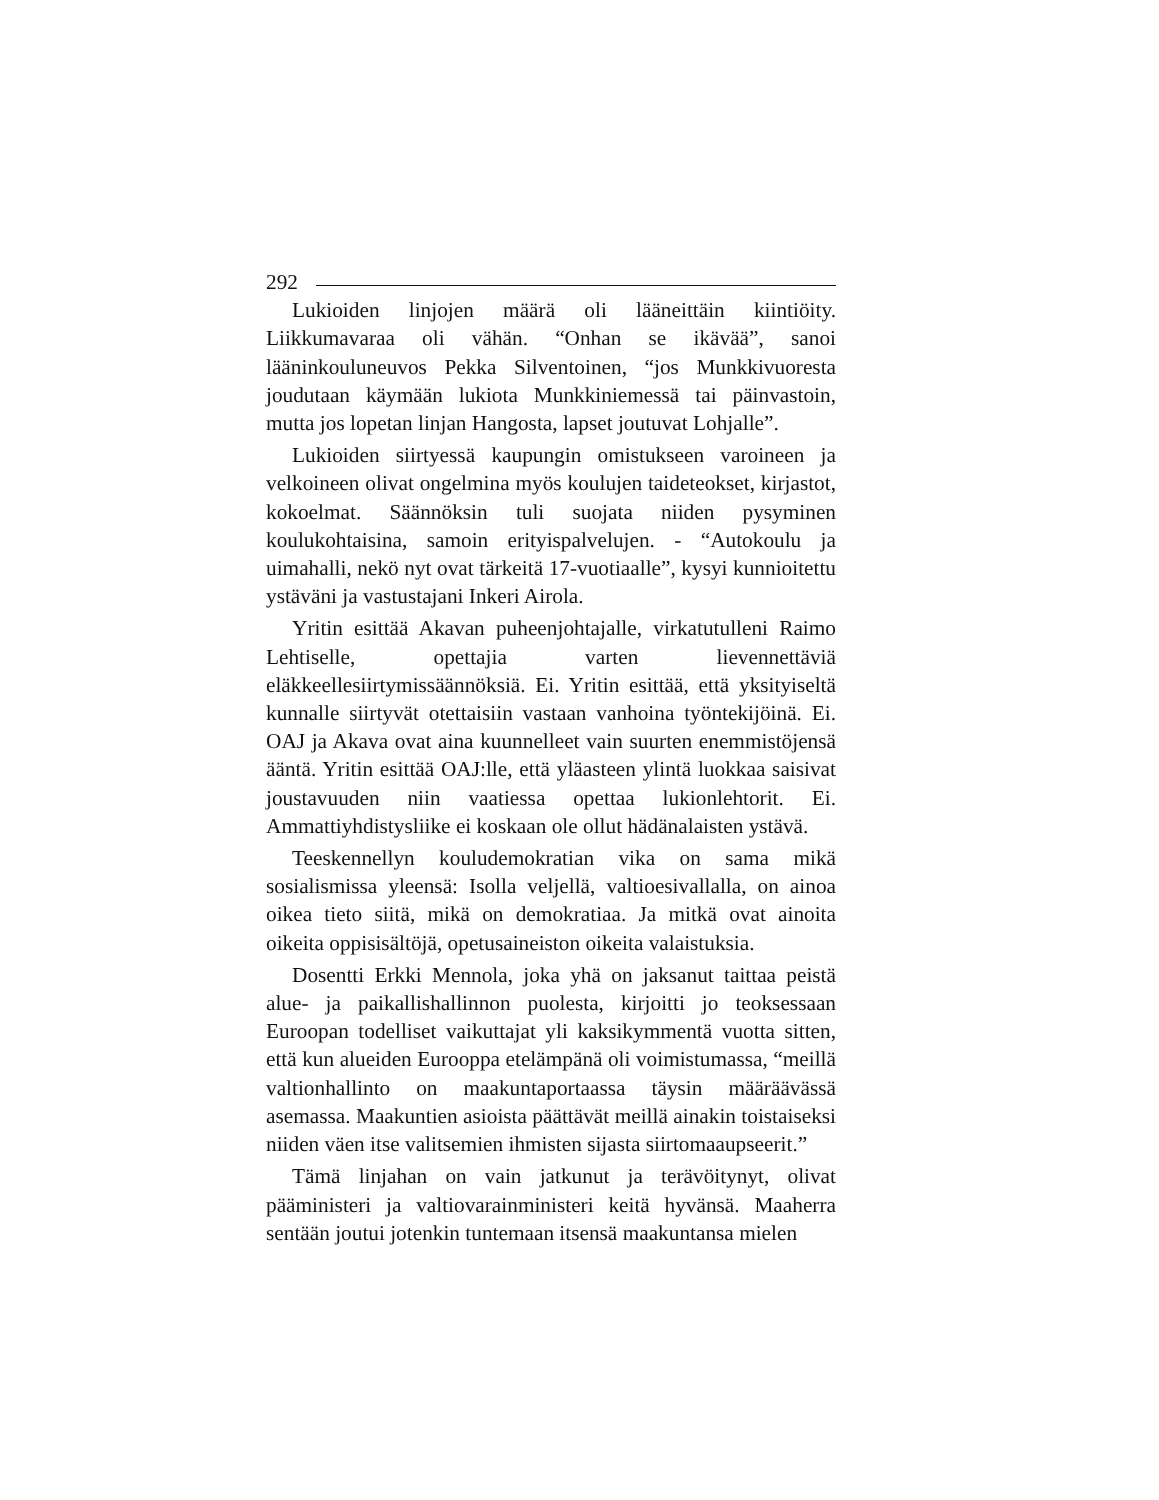292
Lukioiden linjojen määrä oli lääneittäin kiintiöity. Liikkumavaraa oli vähän. “Onhan se ikävää”, sanoi lääninkouluneuvos Pekka Silventoinen, “jos Munkkivuoresta joudutaan käymään lukiota Munkkiniemessä tai päinvastoin, mutta jos lopetan linjan Hangosta, lapset joutuvat Lohjalle”.
Lukioiden siirtyessä kaupungin omistukseen varoineen ja velkoineen olivat ongelmina myös koulujen taideteokset, kirjastot, kokoelmat. Säännöksin tuli suojata niiden pysyminen koulukohtaisina, samoin erityispalvelujen. - “Autokoulu ja uimahalli, nekö nyt ovat tärkeitä 17-vuotiaalle”, kysyi kunnioitettu ystäväni ja vastustajani Inkeri Airola.
Yritin esittää Akavan puheenjohtajalle, virkatutulleni Raimo Lehtiselle, opettajia varten lievennettäviä eläkkeellesiirtymissäännöksiä. Ei. Yritin esittää, että yksityiseltä kunnalle siirtyvät otettaisiin vastaan vanhoina työntekijöinä. Ei. OAJ ja Akava ovat aina kuunnelleet vain suurten enemmistöjensä ääntä. Yritin esittää OAJ:lle, että yläasteen ylintä luokkaa saisivat joustavuuden niin vaatiessa opettaa lukionlehtorit. Ei. Ammattiyhdistysliike ei koskaan ole ollut hädänalaisten ystävä.
Teeskennellyn kouludemokratian vika on sama mikä sosialismissa yleensä: Isolla veljellä, valtioesivallalla, on ainoa oikea tieto siitä, mikä on demokratiaa. Ja mitkä ovat ainoita oikeita oppisisältöjä, opetusaineiston oikeita valaistuksia.
Dosentti Erkki Mennola, joka yhä on jaksanut taittaa peistä alue- ja paikallishallinnon puolesta, kirjoitti jo teoksessaan Euroopan todelliset vaikuttajat yli kaksikymmentä vuotta sitten, että kun alueiden Eurooppa etelämpänä oli voimistumassa, “meillä valtionhallinto on maakuntaportaassa täysin määräävässä asemassa. Maakuntien asioista päättävät meillä ainakin toistaiseksi niiden väen itse valitsemien ihmisten sijasta siirtomaaupseerit.”
Tämä linjahan on vain jatkunut ja terävöitynyt, olivat pääministeri ja valtiovarainministeri keitä hyvänsä. Maaherra sentään joutui jotenkin tuntemaan itsensä maakuntansa mielen